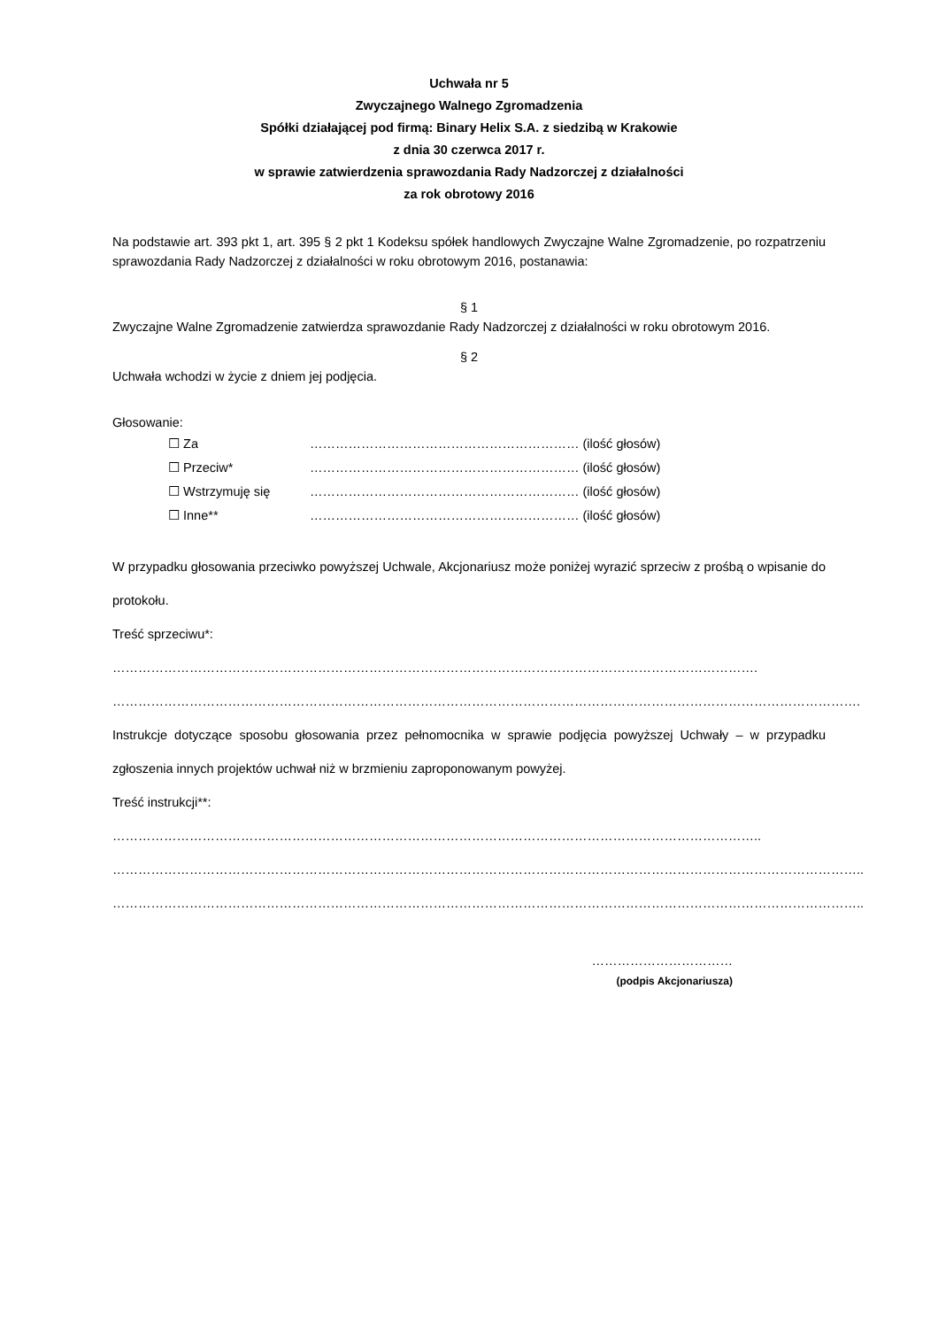Uchwała nr 5
Zwyczajnego Walnego Zgromadzenia
Spółki działającej pod firmą: Binary Helix S.A. z siedzibą w Krakowie
z dnia 30 czerwca 2017 r.
w sprawie zatwierdzenia sprawozdania Rady Nadzorczej z działalności
za rok obrotowy 2016
Na podstawie art. 393 pkt 1, art. 395 § 2 pkt 1 Kodeksu spółek handlowych Zwyczajne Walne Zgromadzenie, po rozpatrzeniu sprawozdania Rady Nadzorczej z działalności w roku obrotowym 2016, postanawia:
§ 1
Zwyczajne Walne Zgromadzenie zatwierdza sprawozdanie Rady Nadzorczej z działalności w roku obrotowym 2016.
§ 2
Uchwała wchodzi w życie z dniem jej podjęcia.
Głosowanie:
☐ Za ……………………………………………………… (ilość głosów)
☐ Przeciw* ……………………………………………………… (ilość głosów)
☐ Wstrzymuję się ……………………………………………………… (ilość głosów)
☐ Inne** ……………………………………………………… (ilość głosów)
W przypadku głosowania przeciwko powyższej Uchwale, Akcjonariusz może poniżej wyrazić sprzeciw z prośbą o wpisanie do protokołu.
Treść sprzeciwu*: …………………………………………………………………………………………………………………………………….
………………………………………………………………………………………………………………………………………………………….
Instrukcje dotyczące sposobu głosowania przez pełnomocnika w sprawie podjęcia powyższej Uchwały – w przypadku zgłoszenia innych projektów uchwał niż w brzmieniu zaproponowanym powyżej.
Treść instrukcji**: ……………………………………………………………………………………………………………………………………..
…………………………………………………………………………………………………………………………………………………………..
…………………………………………………………………………………………………………………………………………………………..
……………………………
(podpis Akcjonariusza)